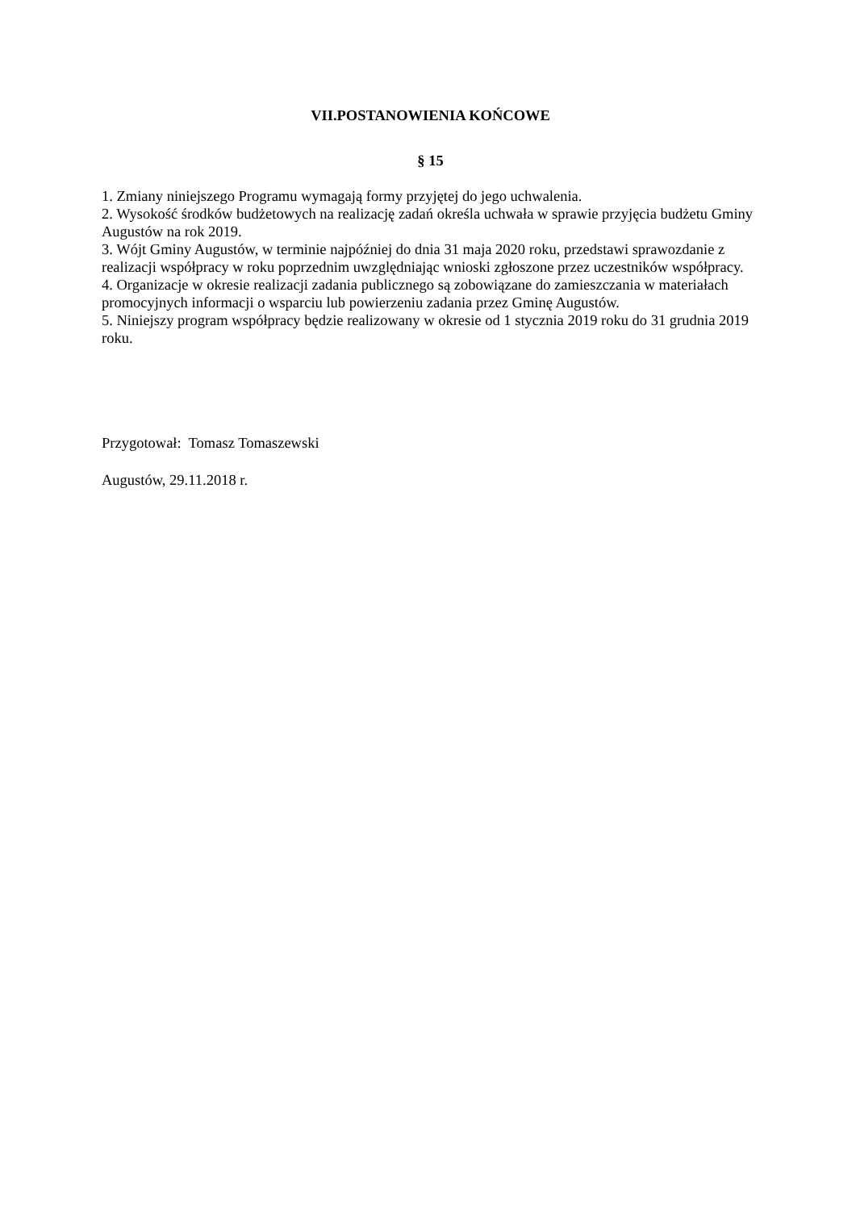VII.POSTANOWIENIA KOŃCOWE
§ 15
1. Zmiany niniejszego Programu wymagają formy przyjętej do jego uchwalenia.
2. Wysokość środków budżetowych na realizację zadań określa uchwała w sprawie przyjęcia budżetu Gminy Augustów na rok 2019.
3. Wójt Gminy Augustów, w terminie najpóźniej do dnia 31 maja 2020 roku, przedstawi sprawozdanie z realizacji współpracy w roku poprzednim uwzględniając wnioski zgłoszone przez uczestników współpracy.
4. Organizacje w okresie realizacji zadania publicznego są zobowiązane do zamieszczania w materiałach promocyjnych informacji o wsparciu lub powierzeniu zadania przez Gminę Augustów.
5. Niniejszy program współpracy będzie realizowany w okresie od 1 stycznia 2019 roku do 31 grudnia 2019 roku.
Przygotował: Tomasz Tomaszewski
Augustów, 29.11.2018 r.